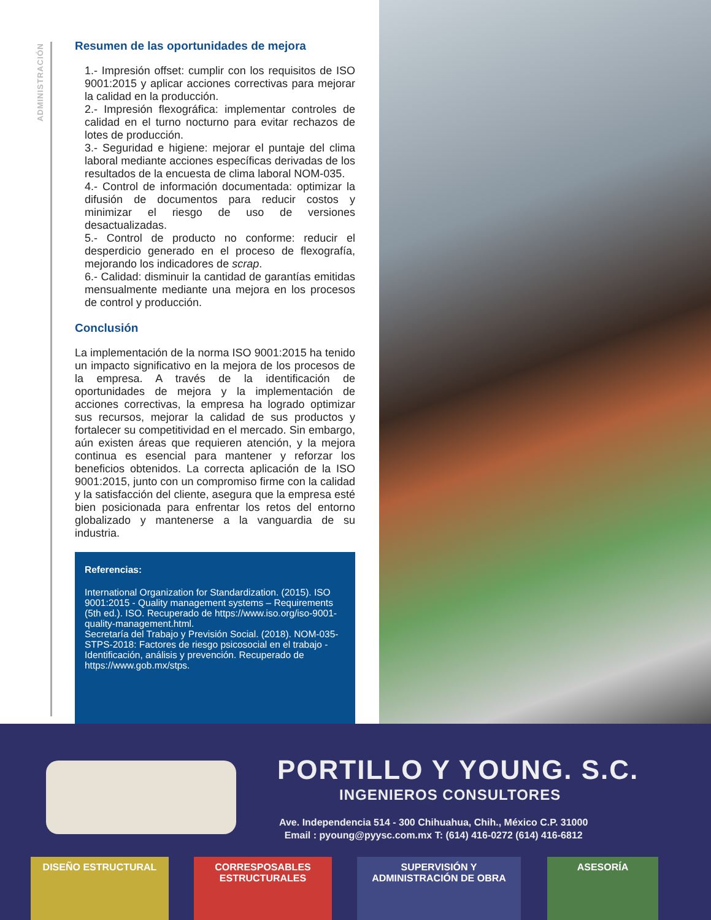ADMINISTRACIÓN
Resumen de las oportunidades de mejora
1.- Impresión offset: cumplir con los requisitos de ISO 9001:2015 y aplicar acciones correctivas para mejorar la calidad en la producción.
2.- Impresión flexográfica: implementar controles de calidad en el turno nocturno para evitar rechazos de lotes de producción.
3.- Seguridad e higiene: mejorar el puntaje del clima laboral mediante acciones específicas derivadas de los resultados de la encuesta de clima laboral NOM-035.
4.- Control de información documentada: optimizar la difusión de documentos para reducir costos y minimizar el riesgo de uso de versiones desactualizadas.
5.- Control de producto no conforme: reducir el desperdicio generado en el proceso de flexografía, mejorando los indicadores de scrap.
6.- Calidad: disminuir la cantidad de garantías emitidas mensualmente mediante una mejora en los procesos de control y producción.
Conclusión
La implementación de la norma ISO 9001:2015 ha tenido un impacto significativo en la mejora de los procesos de la empresa. A través de la identificación de oportunidades de mejora y la implementación de acciones correctivas, la empresa ha logrado optimizar sus recursos, mejorar la calidad de sus productos y fortalecer su competitividad en el mercado. Sin embargo, aún existen áreas que requieren atención, y la mejora continua es esencial para mantener y reforzar los beneficios obtenidos. La correcta aplicación de la ISO 9001:2015, junto con un compromiso firme con la calidad y la satisfacción del cliente, asegura que la empresa esté bien posicionada para enfrentar los retos del entorno globalizado y mantenerse a la vanguardia de su industria.
Referencias:
International Organization for Standardization. (2015). ISO 9001:2015 - Quality management systems – Requirements (5th ed.). ISO. Recuperado de https://www.iso.org/iso-9001-quality-management.html.
Secretaría del Trabajo y Previsión Social. (2018). NOM-035-STPS-2018: Factores de riesgo psicosocial en el trabajo - Identificación, análisis y prevención. Recuperado de https://www.gob.mx/stps.
PORTILLO Y YOUNG. S.C.
INGENIEROS CONSULTORES
Ave. Independencia 514 - 300 Chihuahua, Chih., México C.P. 31000
Email : pyoung@pyysc.com.mx T: (614) 416-0272 (614) 416-6812
DISEÑO ESTRUCTURAL
CORRESPOSABLES
ESTRUCTURALES
SUPERVISIÓN Y
ADMINISTRACIÓN DE OBRA
ASESORÍA